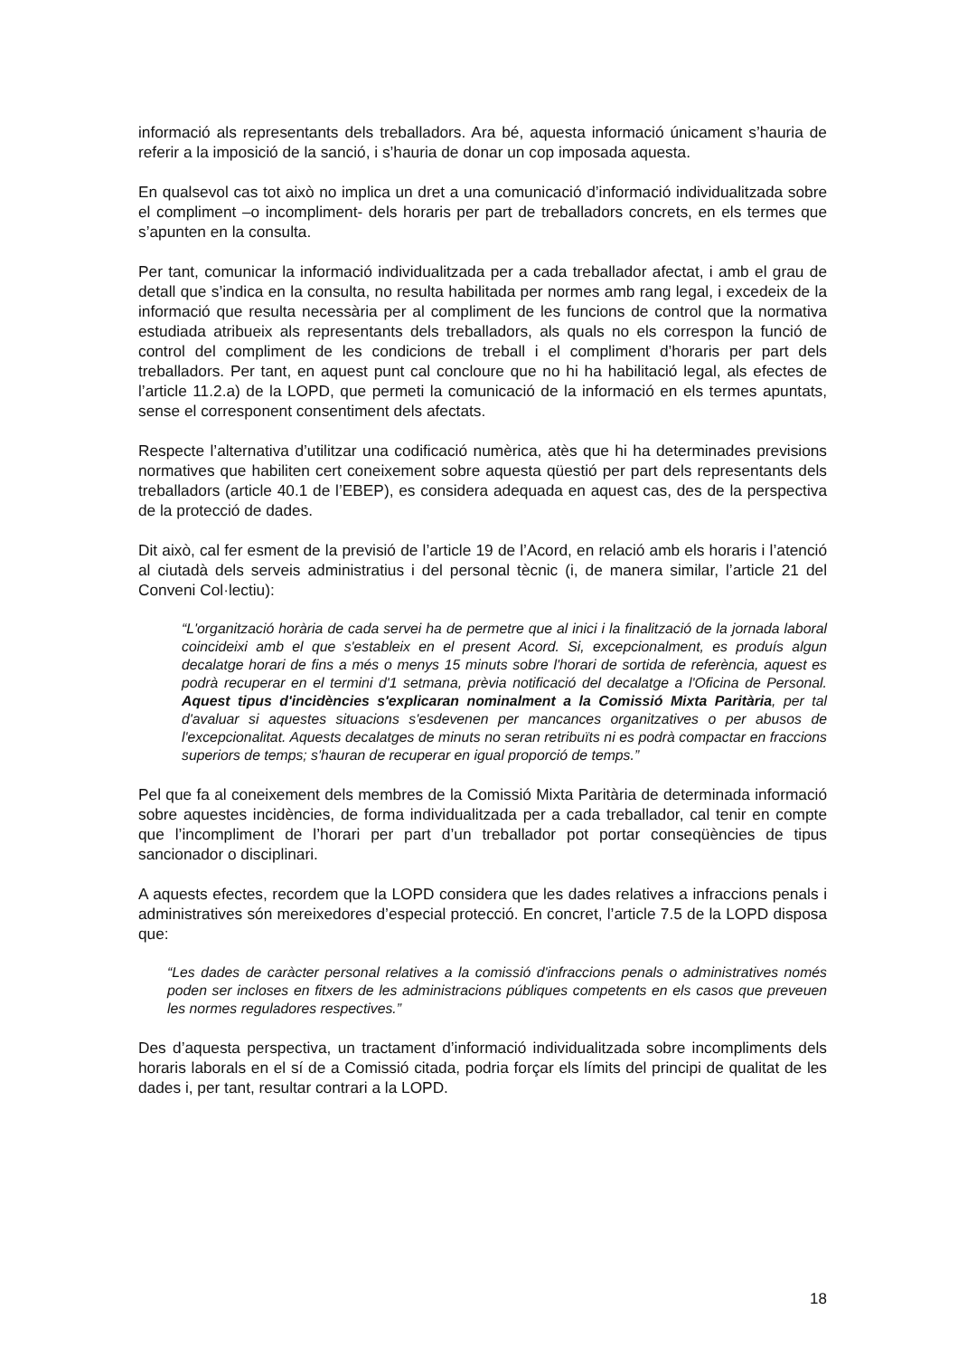informació als representants dels treballadors. Ara bé, aquesta informació únicament s’hauria de referir a la imposició de la sanció, i s’hauria de donar un cop imposada aquesta.
En qualsevol cas tot això no implica un dret a una comunicació d’informació individualitzada sobre el compliment –o incompliment- dels horaris per part de treballadors concrets, en els termes que s’apunten en la consulta.
Per tant, comunicar la informació individualitzada per a cada treballador afectat, i amb el grau de detall que s’indica en la consulta, no resulta habilitada per normes amb rang legal, i excedeix de la informació que resulta necessària per al compliment de les funcions de control que la normativa estudiada atribueix als representants dels treballadors, als quals no els correspon la funció de control del compliment de les condicions de treball i el compliment d’horaris per part dels treballadors. Per tant, en aquest punt cal concloure que no hi ha habilitació legal, als efectes de l’article 11.2.a) de la LOPD, que permeti la comunicació de la informació en els termes apuntats, sense el corresponent consentiment dels afectats.
Respecte l’alternativa d’utilitzar una codificació numèrica, atès que hi ha determinades previsions normatives que habiliten cert coneixement sobre aquesta qüestió per part dels representants dels treballadors (article 40.1 de l’EBEP), es considera adequada en aquest cas, des de la perspectiva de la protecció de dades.
Dit això, cal fer esment de la previsió de l’article 19 de l’Acord, en relació amb els horaris i l’atenció al ciutadà dels serveis administratius i del personal tècnic (i, de manera similar, l’article 21 del Conveni Col·lectiu):
“L'organització horària de cada servei ha de permetre que al inici i la finalització de la jornada laboral coincideixi amb el que s'estableix en el present Acord. Si, excepcionalment, es produís algun decalatge horari de fins a més o menys 15 minuts sobre l'horari de sortida de referència, aquest es podrà recuperar en el termini d'1 setmana, prèvia notificació del decalatge a l'Oficina de Personal. Aquest tipus d'incidències s'explicaran nominalment a la Comissió Mixta Paritària, per tal d'avaluar si aquestes situacions s'esdevenen per mancances organitzatives o per abusos de l'excepcionalitat. Aquests decalatges de minuts no seran retribuïts ni es podrà compactar en fraccions superiors de temps; s'hauran de recuperar en igual proporció de temps.”
Pel que fa al coneixement dels membres de la Comissió Mixta Paritària de determinada informació sobre aquestes incidències, de forma individualitzada per a cada treballador, cal tenir en compte que l’incompliment de l’horari per part d’un treballador pot portar conseqüències de tipus sancionador o disciplinari.
A aquests efectes, recordem que la LOPD considera que les dades relatives a infraccions penals i administratives són mereixedores d’especial protecció. En concret, l’article 7.5 de la LOPD disposa que:
“Les dades de caràcter personal relatives a la comissió d'infraccions penals o administratives només poden ser incloses en fitxers de les administracions públiques competents en els casos que preveuen les normes reguladores respectives.”
Des d’aquesta perspectiva, un tractament d’informació individualitzada sobre incompliments dels horaris laborals en el sí de a Comissió citada, podria forçar els límits del principi de qualitat de les dades i, per tant, resultar contrari a la LOPD.
18